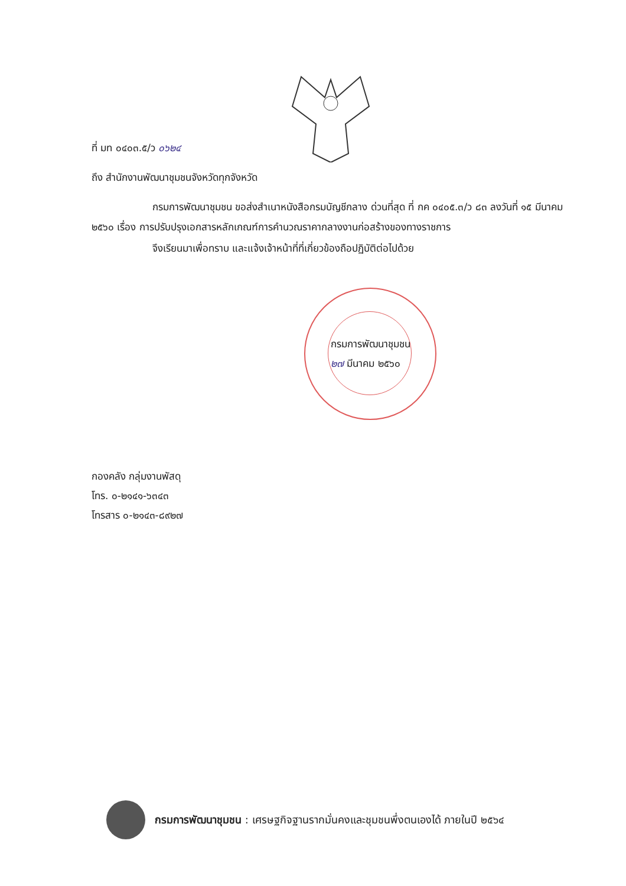ที่ มท ๐๔๐๓.๕/ว ๐๖๒๔
ถึง สำนักงานพัฒนาชุมชนจังหวัดทุกจังหวัด
กรมการพัฒนาชุมชน ขอส่งสำเนาหนังสือกรมบัญชีกลาง ด่วนที่สุด ที่ กค ๐๔๐๕.๓/ว ๘๓ ลงวันที่ ๑๕ มีนาคม ๒๕๖๐ เรื่อง การปรับปรุงเอกสารหลักเกณฑ์การคำนวณราคากลางงานก่อสร้างของทางราชการ
จึงเรียนมาเพื่อทราบ และแจ้งเจ้าหน้าที่ที่เกี่ยวข้องถือปฏิบัติต่อไปด้วย
กรมการพัฒนาชุมชน
๒๗ มีนาคม ๒๕๖๐
กองคลัง กลุ่มงานพัสดุ
โทร. ๐-๒๑๔๑-๖๓๔๓
โทรสาร ๐-๒๑๔๓-๘๙๒๗
กรมการพัฒนาชุมชน : เศรษฐกิจฐานรากมั่นคงและชุมชนพึ่งตนเองได้ ภายในปี ๒๕๖๔